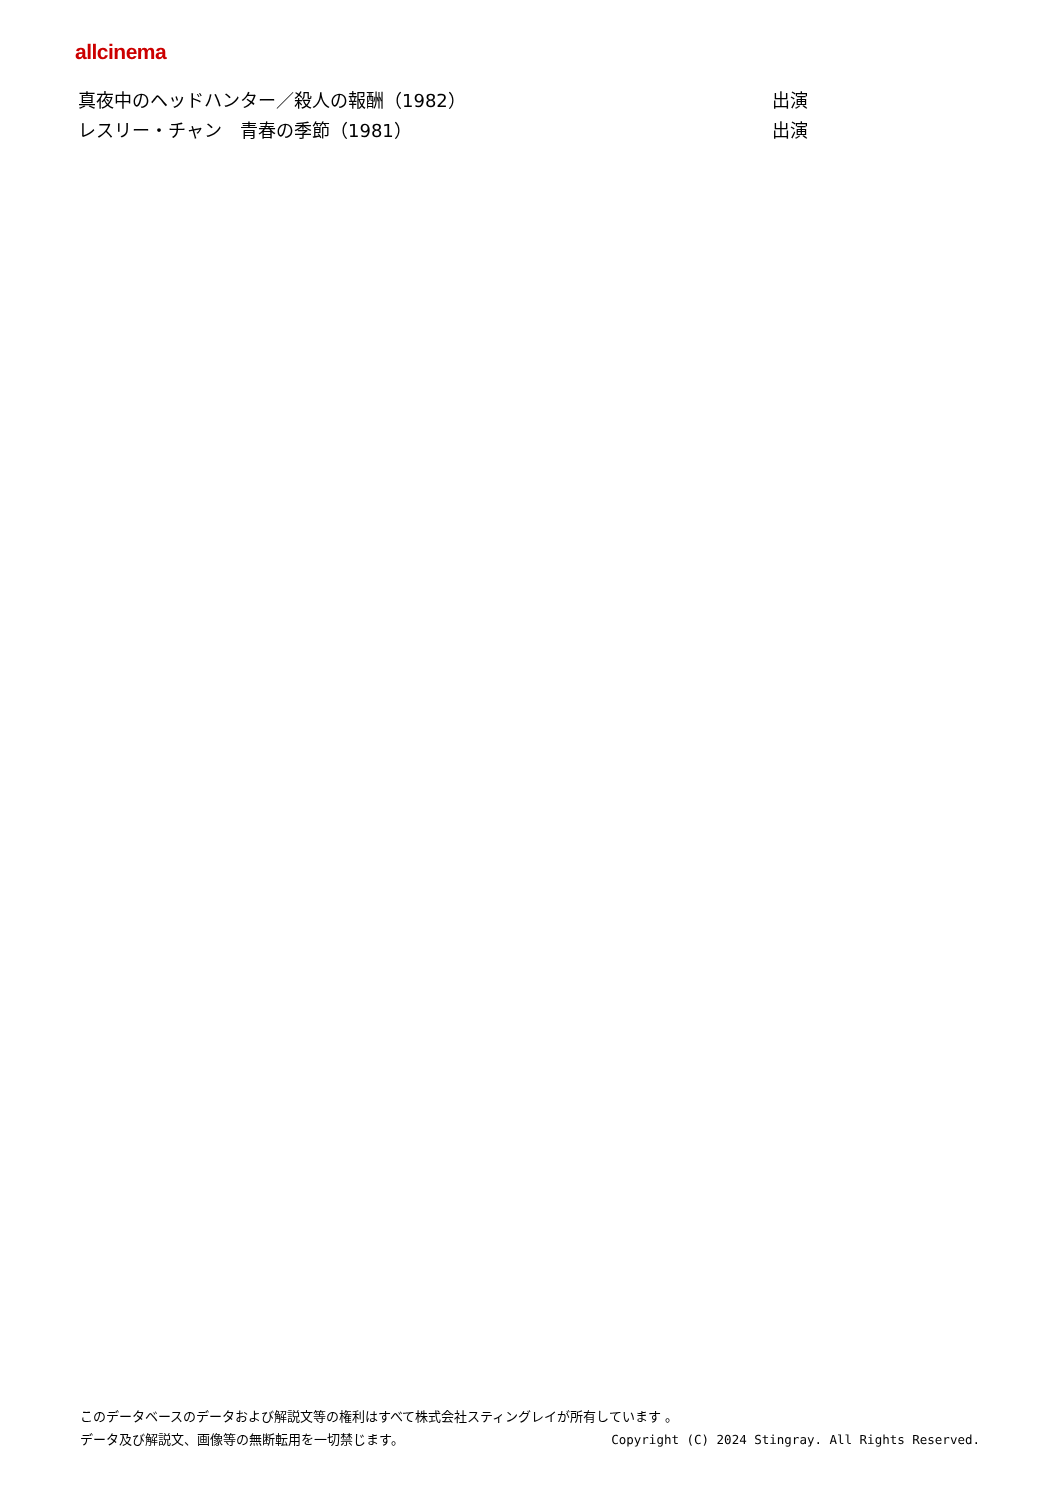allcinema
| 真夜中のヘッドハンター／殺人の報酬（1982） | 出演 |
| レスリー・チャン 青春の季節（1981） | 出演 |
このデータベースのデータおよび解説文等の権利はすべて株式会社スティングレイが所有しています 。
データ及び解説文、画像等の無断転用を一切禁じます。 Copyright (C) 2024 Stingray. All Rights Reserved.